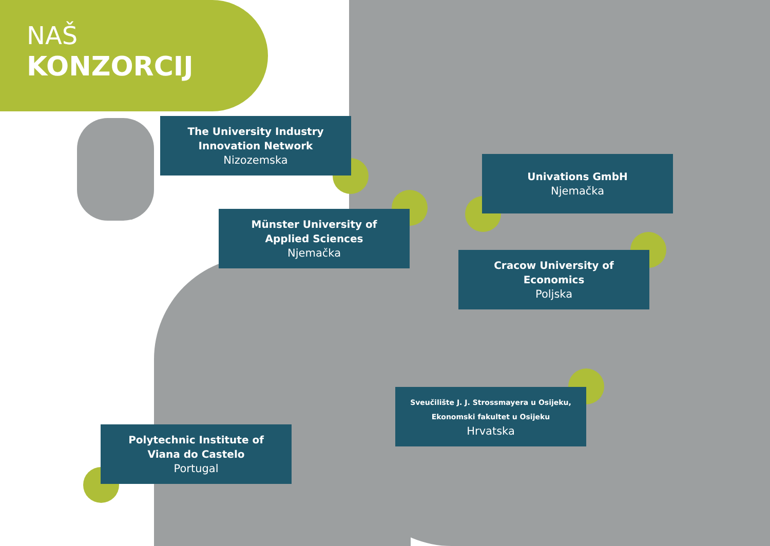NAŠ
KONZORCIJ
The University Industry
Innovation Network
Nizozemska
Univations GmbH
Njemačka
Münster University of
Applied Sciences
Njemačka
Cracow University of
Economics
Poljska
Sveučilište J. J. Strossmayera u Osijeku,
Ekonomski fakultet u Osijeku
Hrvatska
Polytechnic Institute of
Viana do Castelo
Portugal